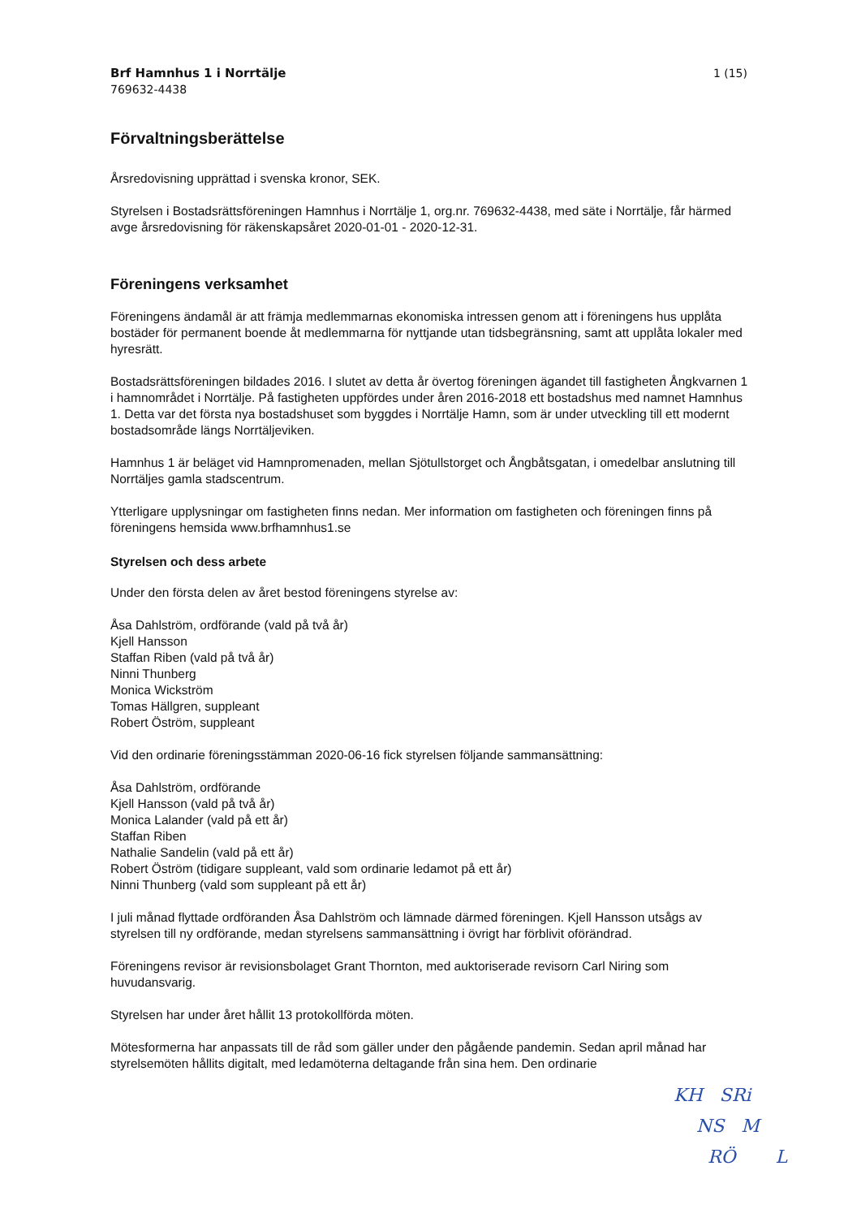Brf Hamnhus 1 i Norrtälje
769632-4438
1 (15)
Förvaltningsberättelse
Årsredovisning upprättad i svenska kronor, SEK.
Styrelsen i Bostadsrättsföreningen Hamnhus i Norrtälje 1, org.nr. 769632-4438, med säte i Norrtälje, får härmed avge årsredovisning för räkenskapsåret 2020-01-01 - 2020-12-31.
Föreningens verksamhet
Föreningens ändamål är att främja medlemmarnas ekonomiska intressen genom att i föreningens hus upplåta bostäder för permanent boende åt medlemmarna för nyttjande utan tidsbegränsning, samt att upplåta lokaler med hyresrätt.
Bostadsrättsföreningen bildades 2016. I slutet av detta år övertog föreningen ägandet till fastigheten Ångkvarnen 1 i hamnområdet i Norrtälje. På fastigheten uppfördes under åren 2016-2018 ett bostadshus med namnet Hamnhus 1. Detta var det första nya bostadshuset som byggdes i Norrtälje Hamn, som är under utveckling till ett modernt bostadsområde längs Norrtäljeviken.
Hamnhus 1 är beläget vid Hamnpromenaden, mellan Sjötullstorget och Ångbåtsgatan, i omedelbar anslutning till Norrtäljes gamla stadscentrum.
Ytterligare upplysningar om fastigheten finns nedan. Mer information om fastigheten och föreningen finns på föreningens hemsida www.brfhamnhus1.se
Styrelsen och dess arbete
Under den första delen av året bestod föreningens styrelse av:
Åsa Dahlström, ordförande (vald på två år)
Kjell Hansson
Staffan Riben (vald på två år)
Ninni Thunberg
Monica Wickström
Tomas Hällgren, suppleant
Robert Öström, suppleant
Vid den ordinarie föreningsstämman 2020-06-16 fick styrelsen följande sammansättning:
Åsa Dahlström, ordförande
Kjell Hansson (vald på två år)
Monica Lalander (vald på ett år)
Staffan Riben
Nathalie Sandelin (vald på ett år)
Robert Öström (tidigare suppleant, vald som ordinarie ledamot på ett år)
Ninni Thunberg (vald som suppleant på ett år)
I juli månad flyttade ordföranden Åsa Dahlström och lämnade därmed föreningen. Kjell Hansson utsågs av styrelsen till ny ordförande, medan styrelsens sammansättning i övrigt har förblivit oförändrad.
Föreningens revisor är revisionsbolaget Grant Thornton, med auktoriserade revisorn Carl Niring som huvudansvarig.
Styrelsen har under året hållit 13 protokollförda möten.
Mötesformerna har anpassats till de råd som gäller under den pågående pandemin. Sedan april månad har styrelsemöten hållits digitalt, med ledamöterna deltagande från sina hem. Den ordinarie
KH SRi
NS M
RÖ L